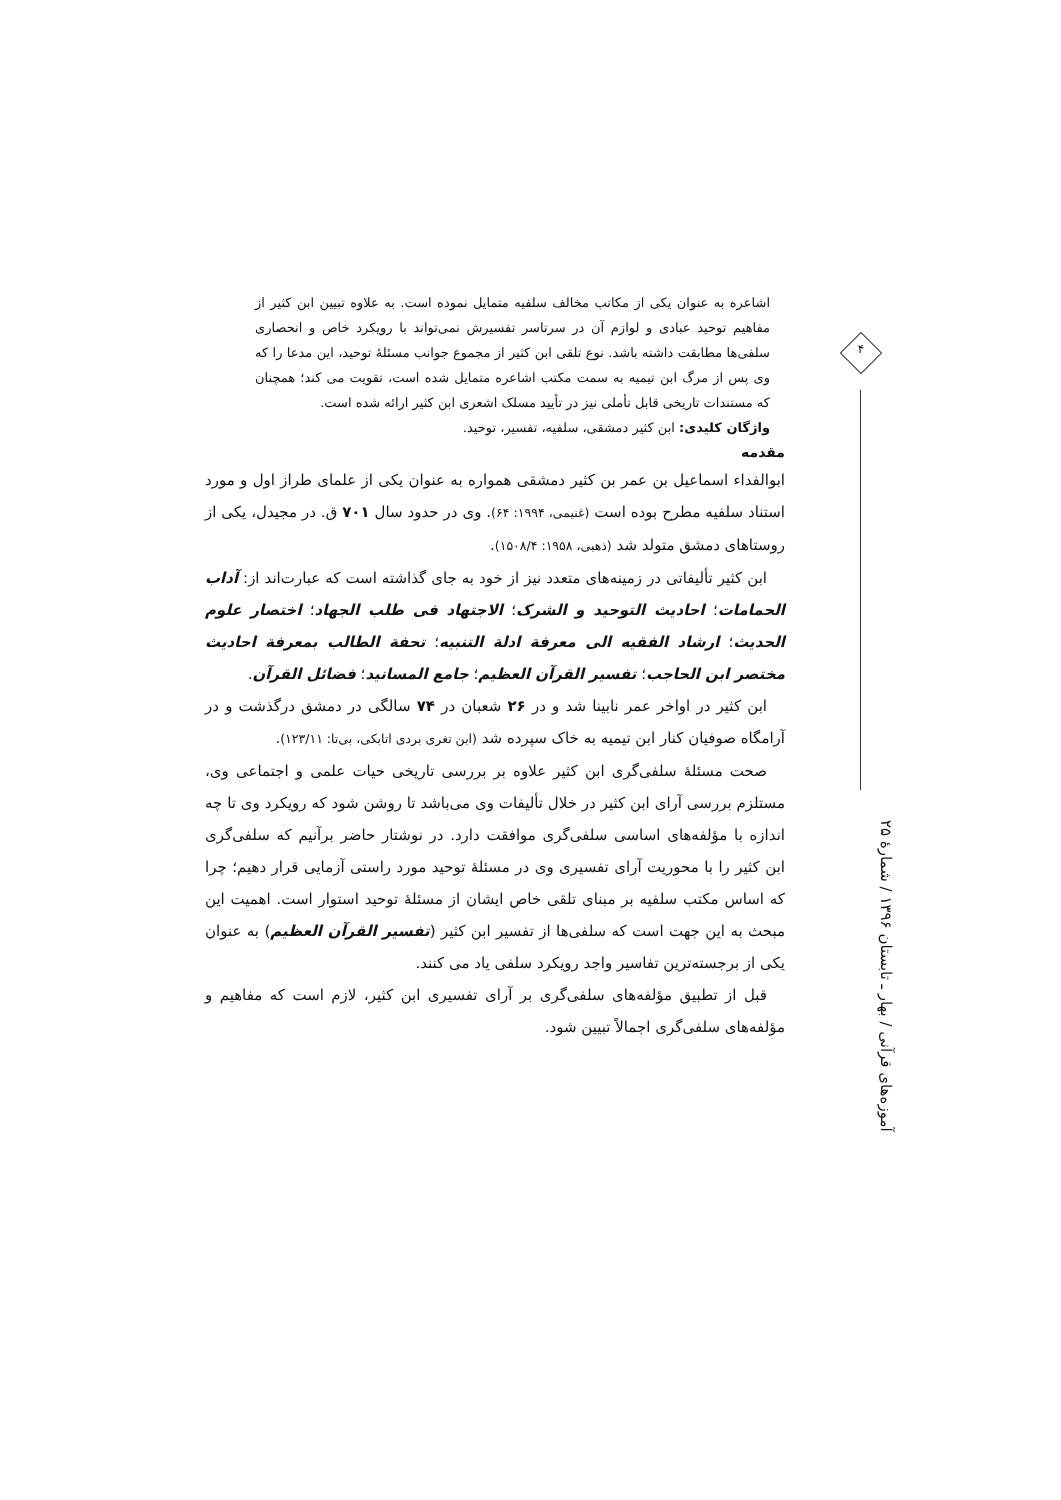۴
اشاعره به عنوان یکی از مکاتب مخالف سلفیه متمایل نموده است. به علاوه تبیین ابن کثیر از مفاهیم توحید عبادی و لوازم آن در سرتاسر تفسیرش نمی‌تواند با رویکرد خاص و انحصاری سلفی‌ها مطابقت داشته باشد. نوع تلقی ابن کثیر از مجموع جوانب مسئلهٔ توحید، این مدعا را که وی پس از مرگ ابن تیمیه به سمت مکتب اشاعره متمایل شده است، تقویت می کند؛ همچنان که مستندات تاریخی قابل تأملی نیز در تأیید مسلک اشعری ابن کثیر ارائه شده است.
واژگان کلیدی: ابن کثیر دمشقی، سلفیه، تفسیر، توحید.
مقدمه
ابوالفداء اسماعیل بن عمر بن کثیر دمشقی همواره به عنوان یکی از علمای طراز اول و مورد استناد سلفیه مطرح بوده است (غنیمی، ۱۹۹۴: ۶۴). وی در حدود سال ۷۰۱ ق. در مجیدل، یکی از روستاهای دمشق متولد شد (ذهبی، ۱۹۵۸: ۱۵۰۸/۴).
ابن کثیر تألیفاتی در زمینه‌های متعدد نیز از خود به جای گذاشته است که عبارت‌اند از: آداب الحمامات؛ احادیث التوحید و الشرک؛ الاجتهاد فی طلب الجهاد؛ اختصار علوم الحدیث؛ ارشاد الفقیه الی معرفة ادلة التنبیه؛ تحفة الطالب بمعرفة احادیث مختصر ابن الحاجب؛ تفسیر القرآن العظیم؛ جامع المسانید؛ فضائل القرآن.
ابن کثیر در اواخر عمر نابینا شد و در ۲۶ شعبان در ۷۴ سالگی در دمشق درگذشت و در آرامگاه صوفیان کنار ابن تیمیه به خاک سپرده شد (ابن تغری بردی اتابکی، بی‌تا: ۱۲۳/۱۱).
صحت مسئلهٔ سلفی‌گری ابن کثیر علاوه بر بررسی تاریخی حیات علمی و اجتماعی وی، مستلزم بررسی آرای ابن کثیر در خلال تألیفات وی می‌باشد تا روشن شود که رویکرد وی تا چه اندازه با مؤلفه‌های اساسی سلفی‌گری موافقت دارد. در نوشتار حاضر برآنیم که سلفی‌گری ابن کثیر را با محوریت آرای تفسیری وی در مسئلهٔ توحید مورد راستی آزمایی قرار دهیم؛ چرا که اساس مکتب سلفیه بر مبنای تلقی خاص ایشان از مسئلهٔ توحید استوار است. اهمیت این مبحث به این جهت است که سلفی‌ها از تفسیر ابن کثیر (تفسیر القرآن العظیم) به عنوان یکی از برجسته‌ترین تفاسیر واجد رویکرد سلفی یاد می کنند.
قبل از تطبیق مؤلفه‌های سلفی‌گری بر آرای تفسیری ابن کثیر، لازم است که مفاهیم و مؤلفه‌های سلفی‌گری اجمالاً تبیین شود.
آموزه‌های قرآنی / بهار ـ تابستان ۱۳۹۶ / شمارهٔ ۲۵